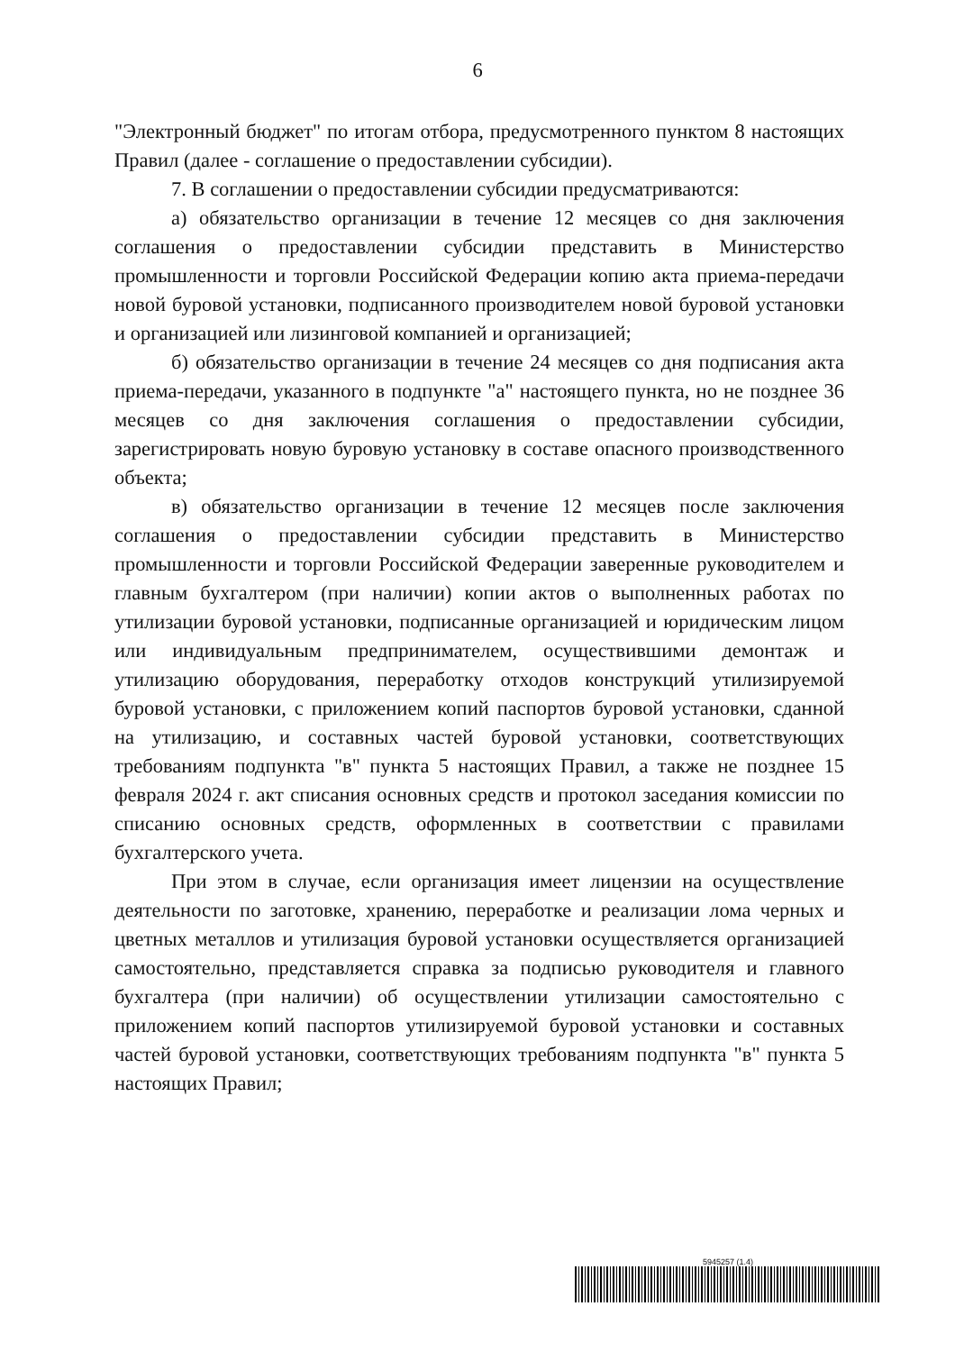6
"Электронный бюджет" по итогам отбора, предусмотренного пунктом 8 настоящих Правил (далее - соглашение о предоставлении субсидии).
7. В соглашении о предоставлении субсидии предусматриваются:
а) обязательство организации в течение 12 месяцев со дня заключения соглашения о предоставлении субсидии представить в Министерство промышленности и торговли Российской Федерации копию акта приема-передачи новой буровой установки, подписанного производителем новой буровой установки и организацией или лизинговой компанией и организацией;
б) обязательство организации в течение 24 месяцев со дня подписания акта приема-передачи, указанного в подпункте "а" настоящего пункта, но не позднее 36 месяцев со дня заключения соглашения о предоставлении субсидии, зарегистрировать новую буровую установку в составе опасного производственного объекта;
в) обязательство организации в течение 12 месяцев после заключения соглашения о предоставлении субсидии представить в Министерство промышленности и торговли Российской Федерации заверенные руководителем и главным бухгалтером (при наличии) копии актов о выполненных работах по утилизации буровой установки, подписанные организацией и юридическим лицом или индивидуальным предпринимателем, осуществившими демонтаж и утилизацию оборудования, переработку отходов конструкций утилизируемой буровой установки, с приложением копий паспортов буровой установки, сданной на утилизацию, и составных частей буровой установки, соответствующих требованиям подпункта "в" пункта 5 настоящих Правил, а также не позднее 15 февраля 2024 г. акт списания основных средств и протокол заседания комиссии по списанию основных средств, оформленных в соответствии с правилами бухгалтерского учета.
При этом в случае, если организация имеет лицензии на осуществление деятельности по заготовке, хранению, переработке и реализации лома черных и цветных металлов и утилизация буровой установки осуществляется организацией самостоятельно, представляется справка за подписью руководителя и главного бухгалтера (при наличии) об осуществлении утилизации самостоятельно с приложением копий паспортов утилизируемой буровой установки и составных частей буровой установки, соответствующих требованиям подпункта "в" пункта 5 настоящих Правил;
5945257 (1.4)